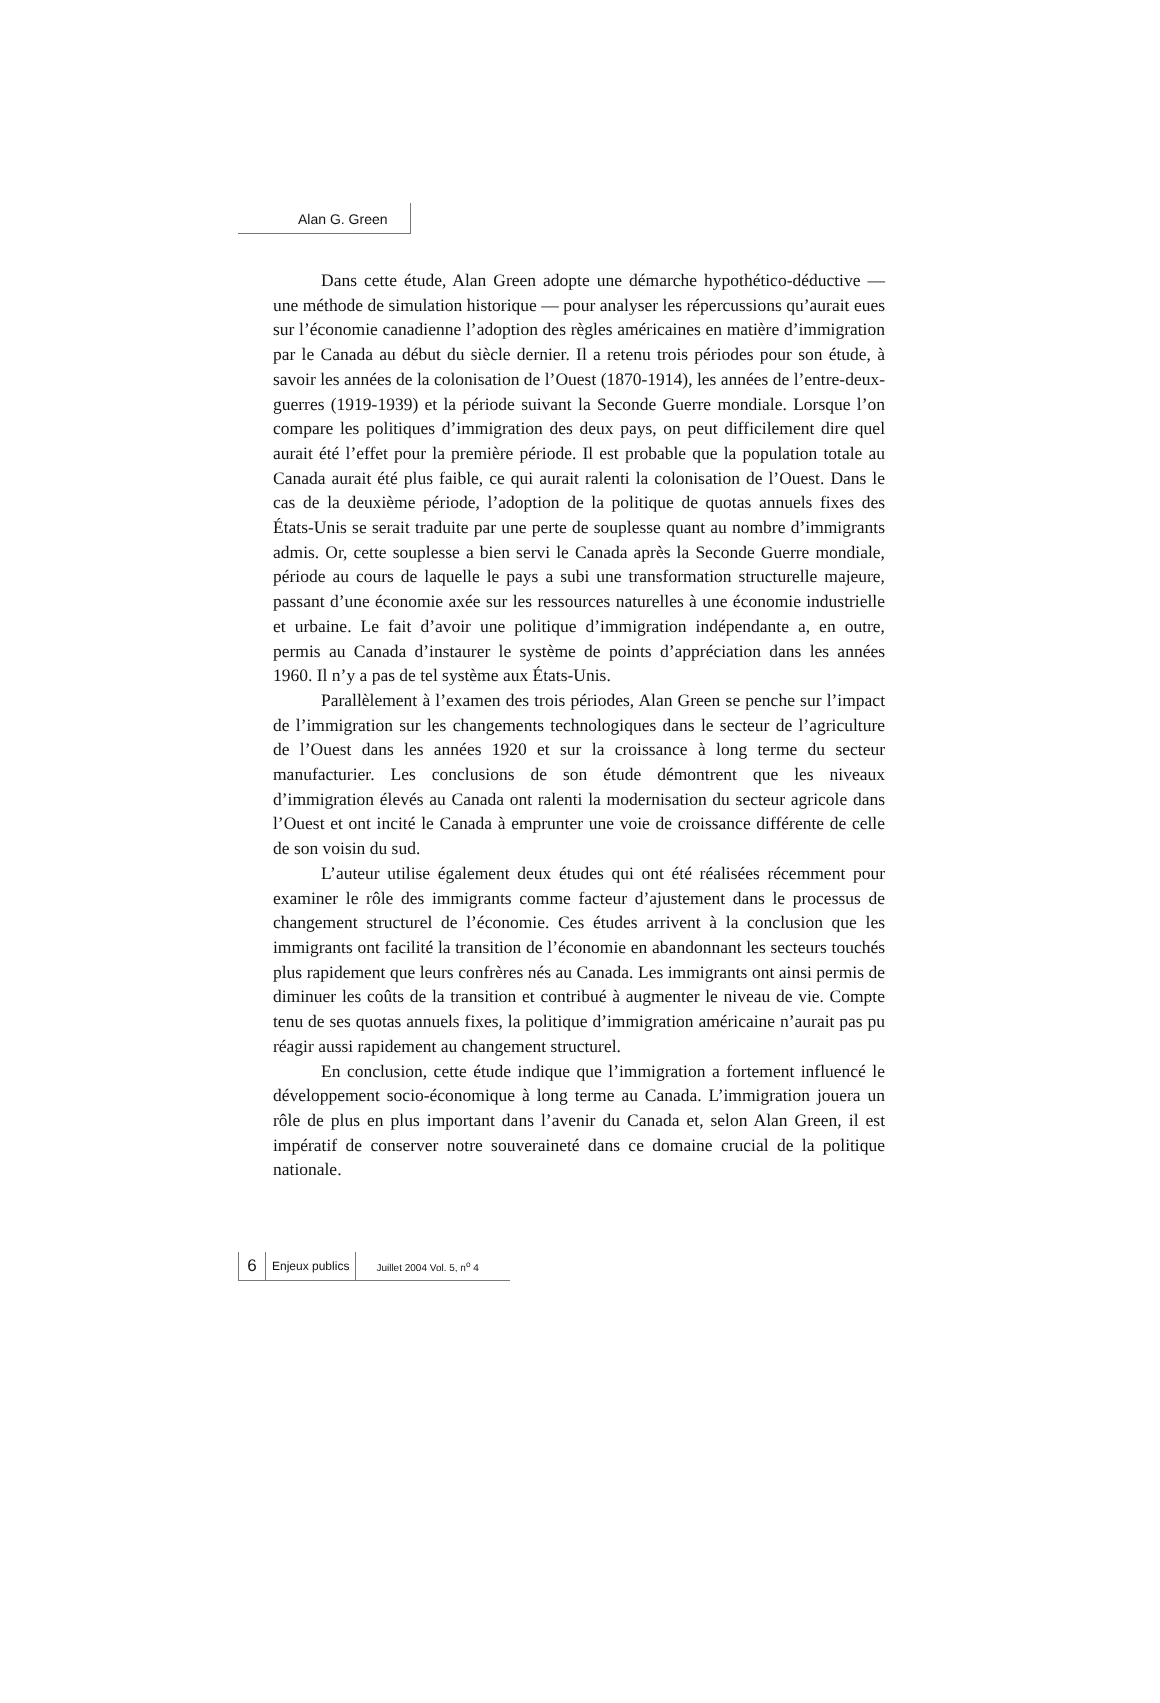Alan G. Green
Dans cette étude, Alan Green adopte une démarche hypothético-déductive — une méthode de simulation historique — pour analyser les répercussions qu’aurait eues sur l’économie canadienne l’adoption des règles américaines en matière d’immigration par le Canada au début du siècle dernier. Il a retenu trois périodes pour son étude, à savoir les années de la colonisation de l’Ouest (1870-1914), les années de l’entre-deux-guerres (1919-1939) et la période suivant la Seconde Guerre mondiale. Lorsque l’on compare les politiques d’immigration des deux pays, on peut difficilement dire quel aurait été l’effet pour la première période. Il est probable que la population totale au Canada aurait été plus faible, ce qui aurait ralenti la colonisation de l’Ouest. Dans le cas de la deuxième période, l’adoption de la politique de quotas annuels fixes des États-Unis se serait traduite par une perte de souplesse quant au nombre d’immigrants admis. Or, cette souplesse a bien servi le Canada après la Seconde Guerre mondiale, période au cours de laquelle le pays a subi une transformation structurelle majeure, passant d’une économie axée sur les ressources naturelles à une économie industrielle et urbaine. Le fait d’avoir une politique d’immigration indépendante a, en outre, permis au Canada d’instaurer le système de points d’appréciation dans les années 1960. Il n’y a pas de tel système aux États-Unis.
Parallèlement à l’examen des trois périodes, Alan Green se penche sur l’impact de l’immigration sur les changements technologiques dans le secteur de l’agriculture de l’Ouest dans les années 1920 et sur la croissance à long terme du secteur manufacturier. Les conclusions de son étude démontrent que les niveaux d’immigration élevés au Canada ont ralenti la modernisation du secteur agricole dans l’Ouest et ont incité le Canada à emprunter une voie de croissance différente de celle de son voisin du sud.
L’auteur utilise également deux études qui ont été réalisées récemment pour examiner le rôle des immigrants comme facteur d’ajustement dans le processus de changement structurel de l’économie. Ces études arrivent à la conclusion que les immigrants ont facilité la transition de l’économie en abandonnant les secteurs touchés plus rapidement que leurs confrères nés au Canada. Les immigrants ont ainsi permis de diminuer les coûts de la transition et contribué à augmenter le niveau de vie. Compte tenu de ses quotas annuels fixes, la politique d’immigration américaine n’aurait pas pu réagir aussi rapidement au changement structurel.
En conclusion, cette étude indique que l’immigration a fortement influencé le développement socio-économique à long terme au Canada. L’immigration jouera un rôle de plus en plus important dans l’avenir du Canada et, selon Alan Green, il est impératif de conserver notre souveraineté dans ce domaine crucial de la politique nationale.
6 Enjeux publics Juillet 2004 Vol. 5, n<sup>o</sup> 4